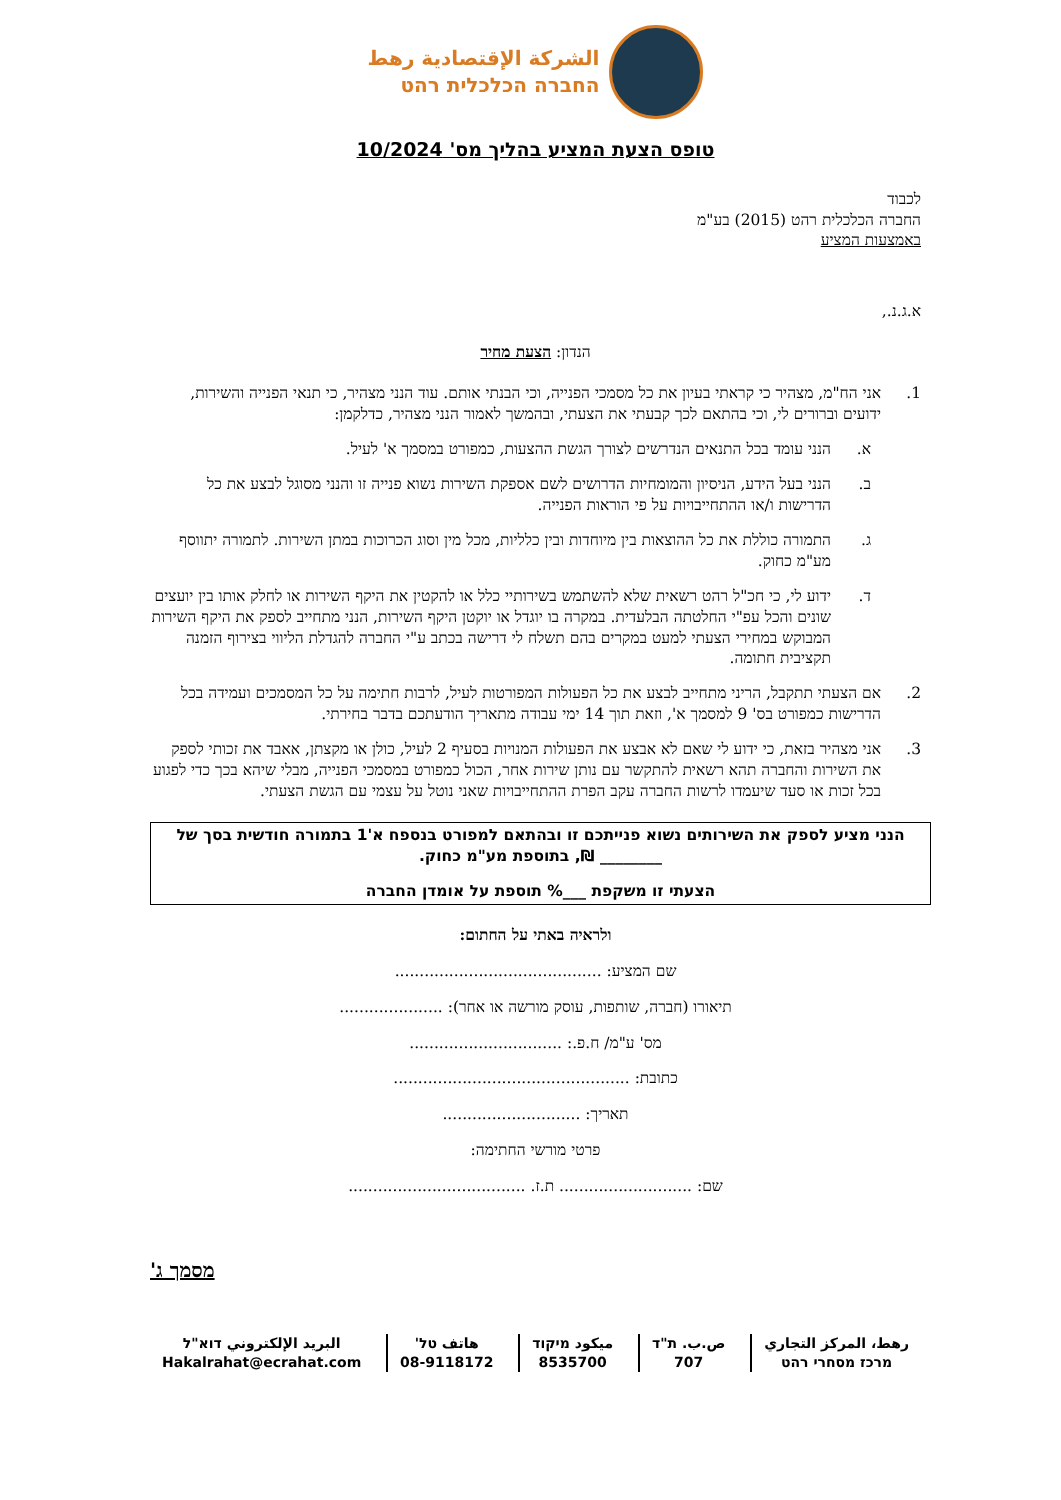الشركة الإقتصادية رهط
החברה הכלכלית רהט
טופס הצעת המציע בהליך מס' 10/2024
לכבוד
החברה הכלכלית רהט (2015) בע"מ
באמצעות המציע
א.ג.נ.,
הנדון: הצעת מחיר
1. אני הח"מ, מצהיר כי קראתי בעיון את כל מסמכי הפנייה, וכי הבנתי אותם. עוד הנני מצהיר, כי תנאי הפנייה והשירות, ידועים וברורים לי, וכי בהתאם לכך קבעתי את הצעתי, ובהמשך לאמור הנני מצהיר, כדלקמן:
א. הנני עומד בכל התנאים הנדרשים לצורך הגשת ההצעות, כמפורט במסמך א' לעיל.
ב. הנני בעל הידע, הניסיון והמומחיות הדרושים לשם אספקת השירות נשוא פנייה זו והנני מסוגל לבצע את כל הדרישות ו/או ההתחייבויות על פי הוראות הפנייה.
ג. התמורה כוללת את כל ההוצאות בין מיוחדות ובין כלליות, מכל מין וסוג הכרוכות במתן השירות. לתמורה יתווסף מע"מ כחוק.
ד. ידוע לי, כי חכ"ל רהט רשאית שלא להשתמש בשירותיי כלל או להקטין את היקף השירות או לחלק אותו בין יועצים שונים והכל עפ"י החלטתה הבלעדית. במקרה בו יוגדל או יוקטן היקף השירות, הנני מתחייב לספק את היקף השירות המבוקש במחירי הצעתי למעט במקרים בהם תשלח לי דרישה בכתב ע"י החברה להגדלת הליווי בצירוף הזמנה תקציבית חתומה.
2. אם הצעתי תתקבל, הריני מתחייב לבצע את כל הפעולות המפורטות לעיל, לרבות חתימה על כל המסמכים ועמידה בכל הדרישות כמפורט בס' 9 למסמך א', וזאת תוך 14 ימי עבודה מתאריך הודעתכם בדבר בחירתי.
3. אני מצהיר בזאת, כי ידוע לי שאם לא אבצע את הפעולות המנויות בסעיף 2 לעיל, כולן או מקצתן, אאבד את זכותי לספק את השירות והחברה תהא רשאית להתקשר עם נותן שירות אחר, הכול כמפורט במסמכי הפנייה, מבלי שיהא בכך כדי לפגוע בכל זכות או סעד שיעמדו לרשות החברה עקב הפרת ההתחייבויות שאני נוטל על עצמי עם הגשת הצעתי.
הנני מציע לספק את השירותים נשוא פנייתכם זו ובהתאם למפורט בנספח א'1 בתמורה חודשית בסך של ________ ₪, בתוספת מע"מ כחוק.
הצעתי זו משקפת ___% תוספת על אומדן החברה
ולראיה באתי על החתום:
שם המציע: ..........................................
תיאורו (חברה, שותפות, עוסק מורשה או אחר): .....................
מס' ע"מ/ ח.פ.: ...............................
כתובת: ................................................
תאריך: ............................
פרטי מורשי החתימה:
שם: ........................... ת.ז. ....................................
מסמך ג'
رهط، المركز التجاري
מרכז מסחרי רהט
ص.ب. ת"ד
707
ميكود מיקוד
8535700
هاتف טל'
08-9118172
البريد الإلكتروني דוא"ל
Hakalrahat@ecrahat.com